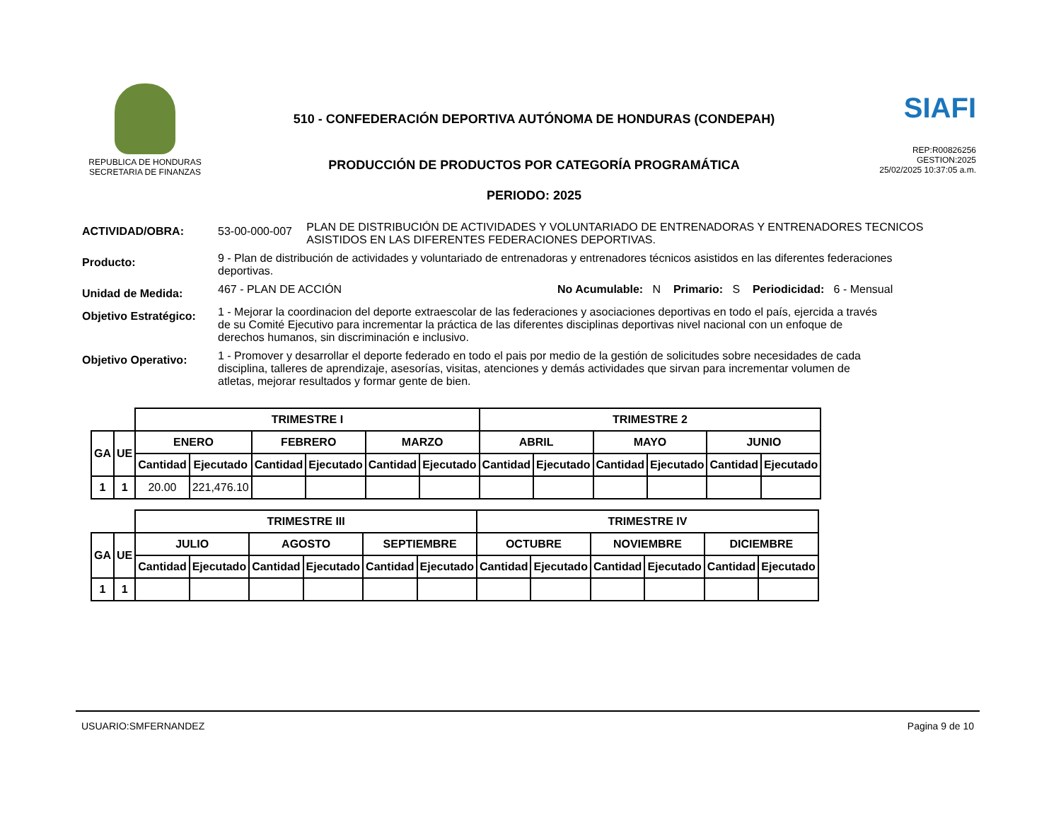REPUBLICA DE HONDURAS
SECRETARIA DE FINANZAS
510 - CONFEDERACIÓN DEPORTIVA AUTÓNOMA DE HONDURAS (CONDEPAH)
PRODUCCIÓN DE PRODUCTOS POR CATEGORÍA PROGRAMÁTICA
PERIODO: 2025
SIAFI
REP:R00826256
GESTION:2025
25/02/2025 10:37:05 a.m.
ACTIVIDAD/OBRA: 53-00-000-007
PLAN DE DISTRIBUCIÓN DE ACTIVIDADES Y VOLUNTARIADO DE ENTRENADORAS Y ENTRENADORES TECNICOS ASISTIDOS EN LAS DIFERENTES FEDERACIONES DEPORTIVAS.
Producto:
9 - Plan de distribución de actividades y voluntariado de entrenadoras y entrenadores técnicos asistidos en las diferentes federaciones deportivas.
Unidad de Medida:
467 - PLAN DE ACCIÓN No Acumulable: N Primario: S Periodicidad: 6 - Mensual
Objetivo Estratégico:
1 - Mejorar la coordinacion del deporte extraescolar de las federaciones y asociaciones deportivas en todo el país, ejercida a través de su Comité Ejecutivo para incrementar la práctica de las diferentes disciplinas deportivas nivel nacional con un enfoque de derechos humanos, sin discriminación e inclusivo.
Objetivo Operativo:
1 - Promover y desarrollar el deporte federado en todo el pais por medio de la gestión de solicitudes sobre necesidades de cada disciplina, talleres de aprendizaje, asesorías, visitas, atenciones y demás actividades que sirvan para incrementar volumen de atletas, mejorar resultados y formar gente de bien.
| | | TRIMESTRE I | | | | | | TRIMESTRE 2 | | | | | |
| GA | UE | ENERO | | FEBRERO | | MARZO | | ABRIL | | MAYO | | JUNIO | |
| | | Cantidad | Ejecutado | Cantidad | Ejecutado | Cantidad | Ejecutado | Cantidad | Ejecutado | Cantidad | Ejecutado | Cantidad | Ejecutado |
| 1 | 1 | 20.00 | 221,476.10 | | | | | | | | | | |
| | | TRIMESTRE III | | | | | | TRIMESTRE IV | | | | | |
| GA | UE | JULIO | | AGOSTO | | SEPTIEMBRE | | OCTUBRE | | NOVIEMBRE | | DICIEMBRE | |
| | | Cantidad | Ejecutado | Cantidad | Ejecutado | Cantidad | Ejecutado | Cantidad | Ejecutado | Cantidad | Ejecutado | Cantidad | Ejecutado |
| 1 | 1 | | | | | | | | | | | | |
USUARIO:SMFERNANDEZ Pagina 9 de 10